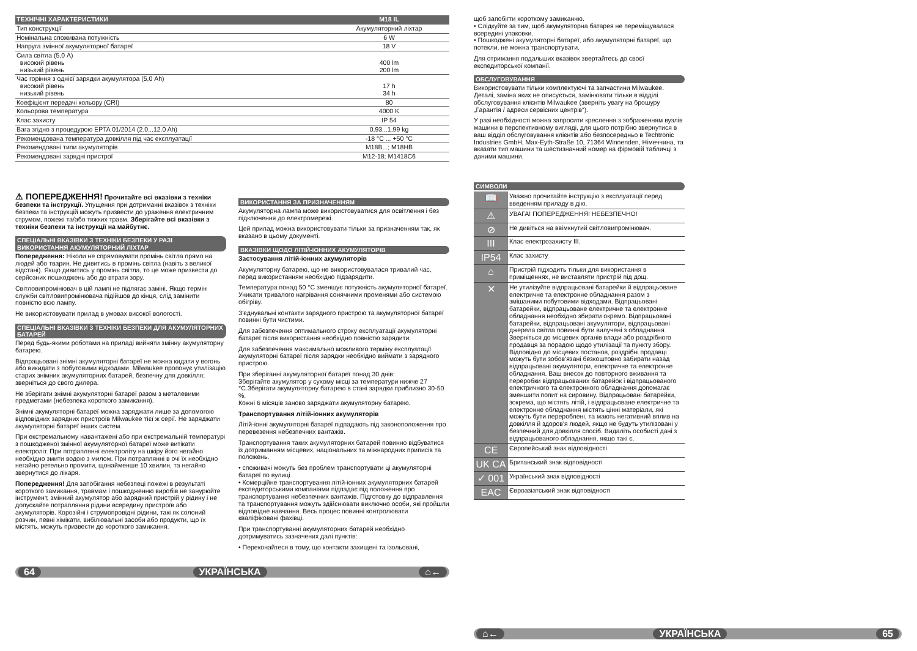| ТЕХНІЧНІ ХАРАКТЕРИСТИКИ | M18 IL |
| --- | --- |
| Тип конструкції | Акумуляторний ліхтар |
| Номінальна споживана потужність | 6 W |
| Напруга змінної акумуляторної батареї | 18 V |
| Сила світла (5,0 A) високий рівень низький рівень | 400 lm 200 lm |
| Час горіння з однієї зарядки акумулятора (5,0 Ah) високий рівень низький рівень | 17 h 34 h |
| Коефіцієнт передачі кольору (CRI) | 80 |
| Кольорова температура | 4000 K |
| Клас захисту | IP 54 |
| Вага згідно з процедурою EPTA 01/2014 (2.0...12.0 Ah) | 0,93...1,99 kg |
| Рекомендована температура довкілля під час експлуатації | -18 °C ... +50 °C |
| Рекомендовані типи акумуляторів | M18B...; M18HB |
| Рекомендовані зарядні пристрої | M12-18; M1418C6 |
⚠ ПОПЕРЕДЖЕННЯ! Прочитайте всі вказівки з техніки безпеки та інструкції. Упущення при дотриманні вказівок з техніки безпеки та інструкцій можуть призвести до ураження електричним струмом, пожежі та/або тяжких травм. Зберігайте всі вказівки з техніки безпеки та інструкції на майбутнє.
СПЕЦІАЛЬНІ ВКАЗІВКИ З ТЕХНІКИ БЕЗПЕКИ У РАЗІ ВИКОРИСТАННЯ АКУМУЛЯТОРНИЙ ЛІХТАР
Попередження: Ніколи не спрямовувати промінь світла прямо на людей або тварин. Не дивитись в промінь світла (навіть з великої відстані). Якщо дивитись у промінь світла, то це може призвести до серйозних пошкоджень або до втрати зору.
Світловипромінювач в цій лампі не підлягає заміні. Якщо термін служби світловипромінювача підійшов до кінця, слід замінити повністю всю лампу.
Не використовувати прилад в умовах високої вологості.
СПЕЦІАЛЬНІ ВКАЗІВКИ З ТЕХНІКИ БЕЗПЕКИ ДЛЯ АКУМУЛЯТОРНИХ БАТАРЕЙ
Перед будь-якими роботами на приладі вийняти змінну акумуляторну батарею.
Відпрацьовані знімні акумуляторні батареї не можна кидати у вогонь або викидати з побутовими відходами. Milwaukee пропонує утилізацію старих знімних акумуляторних батарей, безпечну для довкілля; зверніться до свого дилера.
Не зберігати знімні акумуляторні батареї разом з металевими предметами (небезпека короткого замикання).
Знімні акумуляторні батареї можна заряджати лише за допомогою відповідних зарядних пристроїв Milwaukee тієї ж серії. Не заряджати акумуляторні батареї інших систем.
При екстремальному навантажені або при екстремальній температурі з пошкодженої змінної акумуляторної батареї може витікати електроліт. При потраплянні електроліту на шкіру його негайно необхідно змити водою з милом. При потраплянні в очі їх необхідно негайно ретельно промити, щонайменше 10 хвилин, та негайно звернутися до лікаря.
Попередження! Для запобігання небезпеці пожежі в результаті короткого замикання, травмам і пошкодженню виробів не занурюйте інструмент, змінний акумулятор або зарядний пристрій у рідину і не допускайте потрапляння рідини всередину пристроїв або акумуляторів. Корозійні і струмопровідні рідини, такі як солоний розчин, певні хімікати, вибілювальні засоби або продукти, що їх містять, можуть призвести до короткого замикання.
ВИКОРИСТАННЯ ЗА ПРИЗНАЧЕННЯМ
Акумуляторна лампа може використовуватися для освітлення і без підключення до електромережі.
Цей прилад можна використовувати тільки за призначенням так, як вказано в цьому документі.
ВКАЗІВКИ ЩОДО ЛІТІЙ-ІОННИХ АКУМУЛЯТОРІВ
Застосування літій-іонних акумуляторів
Акумуляторну батарею, що не використовувалася тривалий час, перед використанням необхідно підзарядити.
Температура понад 50 °C зменшує потужність акумуляторної батареї. Уникати тривалого нагрівання сонячними променями або системою обігріву.
З'єднувальні контакти зарядного пристрою та акумуляторної батареї повинні бути чистими.
Для забезпечення оптимального строку експлуатації акумуляторні батареї після використання необхідно повністю зарядити.
Для забезпечення максимально можливого терміну експлуатації акумуляторні батареї після зарядки необхідно виймати з зарядного пристрою.
При зберіганні акумуляторної батареї понад 30 днів:
Зберігайте акумулятор у сухому місці за температури нижче 27 °C.Зберігати акумуляторну батарею в стані зарядки приблизно 30-50 %.
Кожні 6 місяців заново заряджати акумуляторну батарею.
Транспортування літій-іонних акумуляторів
Літій-іонні акумуляторні батареї підпадають під законоположення про перевезення небезпечних вантажів.
Транспортування таких акумуляторних батарей повинно відбуватися із дотриманням місцевих, національних та міжнародних приписів та положень.
• споживачі можуть без проблем транспортувати ці акумуляторні батареї по вулиці.
• Комерційне транспортування літій-іонних акумуляторних батарей експедиторськими компаніями підпадає під положення про транспортування небезпечних вантажів. Підготовку до відправлення та транспортування можуть здійснювати виключно особи, які пройшли відповідне навчання. Весь процес повинні контролювати кваліфіковані фахівці.
При транспортуванні акумуляторних батарей необхідно дотримуватись зазначених далі пунктів:
• Переконайтеся в тому, що контакти захищені та ізольовані,
64 УКРАЇНСЬКА ⌂←
щоб запобігти короткому замиканню.
• Слідкуйте за тим, щоб акумуляторна батарея не переміщувалася всередині упаковки.
• Пошкоджені акумуляторні батареї, або акумуляторні батареї, що потекли, не можна транспортувати.
Для отримання подальших вказівок звертайтесь до своєї експедиторської компанії.
ОБСЛУГОВУВАННЯ
Використовувати тільки комплектуючі та запчастини Milwaukee. Деталі, заміна яких не описується, замінювати тільки в відділі обслуговування клієнтів Milwaukee (зверніть увагу на брошуру „Гарантія / адреси сервісних центрів“).
У разі необхідності можна запросити креслення з зображенням вузлів машини в перспективному вигляді, для цього потрібно звернутися в ваш відділ обслуговування клієнтів або безпосередньо в Techtronic Industries GmbH, Max-Eyth-Straße 10, 71364 Winnenden, Німеччина, та вказати тип машини та шестизначний номер на фірмовій табличці з даними машини.
СИМВОЛИ
| 📖 | Уважно прочитайте інструкцію з експлуатації перед введенням приладу в дію. |
| ⚠ | УВАГА! ПОПЕРЕДЖЕННЯ! НЕБЕЗПЕЧНО! |
| ⊘ | Не дивіться на ввімкнутий світловипромінювач. |
| III | Клас електрозахисту III. |
| IP54 | Клас захисту |
| ⌂ | Пристрій підходить тільки для використання в приміщеннях, не виставляти пристрій під дощ. |
| ✕ | Не утилізуйте відпрацьовані батарейки й відпрацьоване електричне та електронне обладнання разом з змішаними побутовими відходами. Відпрацьовані батарейки, відпрацьоване електричне та електронне обладнання необхідно збирати окремо. Відпрацьовані батарейки, відпрацьовані акумулятори, відпрацьовані джерела світла повинні бути вилучені з обладнання. Зверніться до місцевих органів влади або роздрібного продавця за порадою щодо утилізації та пункту збору. Відповідно до місцевих постанов, роздрібні продавці можуть бути зобов'язані безкоштовно забирати назад відпрацьовані акумулятори, електричне та електронне обладнання. Ваш внесок до повторного вживання та переробки відпрацьованих батарейок і відпрацьованого електричного та електронного обладнання допомагає зменшити попит на сировину. Відпрацьовані батарейки, зокрема, що містять літій, і відпрацьоване електричне та електронне обладнання містять цінні матеріали, які можуть бути перероблені, та мають негативний вплив на довкілля й здоров'я людей, якщо не будуть утилізовані у безпечний для довкілля спосіб. Видаліть особисті дані з відпрацьованого обладнання, якщо такі є. |
| CE | Європейський знак відповідності |
| UK CA | Британський знак відповідності |
| ✓ 001 | Український знак відповідності |
| EAC | Євроазіатський знак відповідності |
⌂← УКРАЇНСЬКА 65